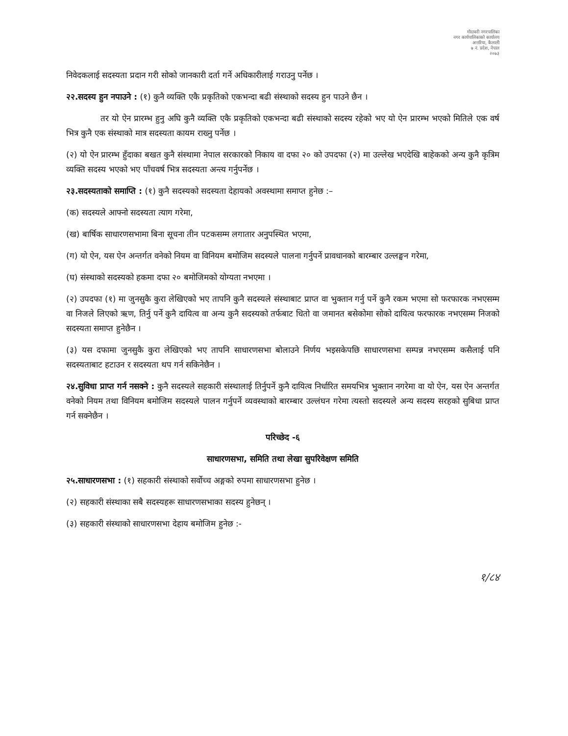गोदावरी नगरपालिका
नगर कार्यपालिकाको कार्यालय
अत्तरिया, कैलाली
७ नं. प्रदेश, नेपाल
२०७३
निवेदकलाई सदस्यता प्रदान गरी सोको जानकारी दर्ता गर्ने अधिकारीलाई गराउनु पर्नेछ ।
२२.सदस्य हुन नपाउने : (१) कुनै व्यक्ति एकै प्रकृतिको एकभन्दा बढी संस्थाको सदस्य हुन पाउने छैन ।
तर यो ऐन प्रारम्भ हुनु अघि कुनै व्यक्ति एकै प्रकृतिको एकभन्दा बढी संस्थाको सदस्य रहेको भए यो ऐन प्रारम्भ भएको मितिले एक वर्ष भित्र कुनै एक संस्थाको मात्र सदस्यता कायम राख्नु पर्नेछ ।
(२) यो ऐन प्रारम्भ हुँदाका बखत कुनै संस्थामा नेपाल सरकारको निकाय वा दफा २० को उपदफा (२) मा उल्लेख भएदेखि बाहेकको अन्य कुनै कृत्रिम व्यक्ति सदस्य भएको भए पाँचवर्ष भित्र सदस्यता अन्त्य गर्नुपर्नेछ ।
२३.सदस्यताको समाप्ति : (१) कुनै सदस्यको सदस्यता देहायको अवस्थामा समाप्त हुनेछ :–
(क) सदस्यले आफ्नो सदस्यता त्याग गरेमा,
(ख) बार्षिक साधारणसभामा बिना सूचना तीन पटकसम्म लगातार अनुपस्थित भएमा,
(ग) यो ऐन, यस ऐन अन्तर्गत वनेको नियम वा विनियम बमोजिम सदस्यले पालना गर्नुपर्ने प्रावधानको बारम्बार उल्लङ्घन गरेमा,
(घ) संस्थाको सदस्यको हकमा दफा २० बमोजिमको योग्यता नभएमा ।
(२) उपदफा (१) मा जुनसुकै कुरा लेखिएको भए तापनि कुनै सदस्यले संस्थाबाट प्राप्त वा भुक्तान गर्नु पर्ने कुनै रकम भएमा सो फरफारक नभएसम्म वा निजले लिएको ऋण, तिर्नु पर्ने कुनै दायित्व वा अन्य कुनै सदस्यको तर्फबाट धितो वा जमानत बसेकोमा सोको दायित्व फरफारक नभएसम्म निजको सदस्यता समाप्त हुनेछैन ।
(३) यस दफामा जुनसुकै कुरा लेखिएको भए तापनि साधारणसभा बोलाउने निर्णय भइसकेपछि साधारणसभा सम्पन्न नभएसम्म कसैलाई पनि सदस्यताबाट हटाउन र सदस्यता थप गर्न सकिनेछैन ।
२४.सुविधा प्राप्त गर्न नसक्ने : कुनै सदस्यले सहकारी संस्थालाई तिर्नुपर्ने कुनै दायित्व निर्धारित समयभित्र भुक्तान नगरेमा वा यो ऐन, यस ऐन अन्तर्गत वनेको नियम तथा विनियम बमोजिम सदस्यले पालन गर्नुपर्ने व्यवस्थाको बारम्बार उल्लंघन गरेमा त्यस्तो सदस्यले अन्य सदस्य सरहको सुबिधा प्राप्त गर्न सक्नेछैन ।
परिच्छेद -६
साधारणसभा, समिति तथा लेखा सुपरिवेक्षण समिति
२५.साधारणसभा : (१) सहकारी संस्थाको सर्वोच्च अङ्गको रुपमा साधारणसभा हुनेछ ।
(२) सहकारी संस्थाका सबै सदस्यहरू साधारणसभाका सदस्य हुनेछन् ।
(३) सहकारी संस्थाको साधारणसभा देहाय बमोजिम हुनेछ :-
१/८४